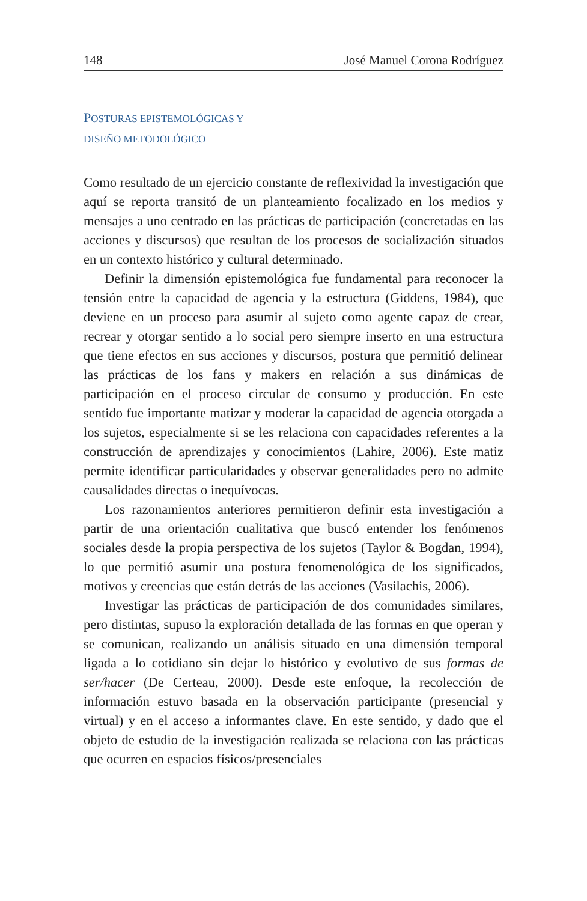148 José Manuel Corona Rodríguez
POSTURAS EPISTEMOLÓGICAS Y
DISEÑO METODOLÓGICO
Como resultado de un ejercicio constante de reflexividad la investigación que aquí se reporta transitó de un planteamiento focalizado en los medios y mensajes a uno centrado en las prácticas de participación (concretadas en las acciones y discursos) que resultan de los procesos de socialización situados en un contexto histórico y cultural determinado.
Definir la dimensión epistemológica fue fundamental para reconocer la tensión entre la capacidad de agencia y la estructura (Giddens, 1984), que deviene en un proceso para asumir al sujeto como agente capaz de crear, recrear y otorgar sentido a lo social pero siempre inserto en una estructura que tiene efectos en sus acciones y discursos, postura que permitió delinear las prácticas de los fans y makers en relación a sus dinámicas de participación en el proceso circular de consumo y producción. En este sentido fue importante matizar y moderar la capacidad de agencia otorgada a los sujetos, especialmente si se les relaciona con capacidades referentes a la construcción de aprendizajes y conocimientos (Lahire, 2006). Este matiz permite identificar particularidades y observar generalidades pero no admite causalidades directas o inequívocas.
Los razonamientos anteriores permitieron definir esta investigación a partir de una orientación cualitativa que buscó entender los fenómenos sociales desde la propia perspectiva de los sujetos (Taylor & Bogdan, 1994), lo que permitió asumir una postura fenomenológica de los significados, motivos y creencias que están detrás de las acciones (Vasilachis, 2006).
Investigar las prácticas de participación de dos comunidades similares, pero distintas, supuso la exploración detallada de las formas en que operan y se comunican, realizando un análisis situado en una dimensión temporal ligada a lo cotidiano sin dejar lo histórico y evolutivo de sus formas de ser/hacer (De Certeau, 2000). Desde este enfoque, la recolección de información estuvo basada en la observación participante (presencial y virtual) y en el acceso a informantes clave. En este sentido, y dado que el objeto de estudio de la investigación realizada se relaciona con las prácticas que ocurren en espacios físicos/presenciales